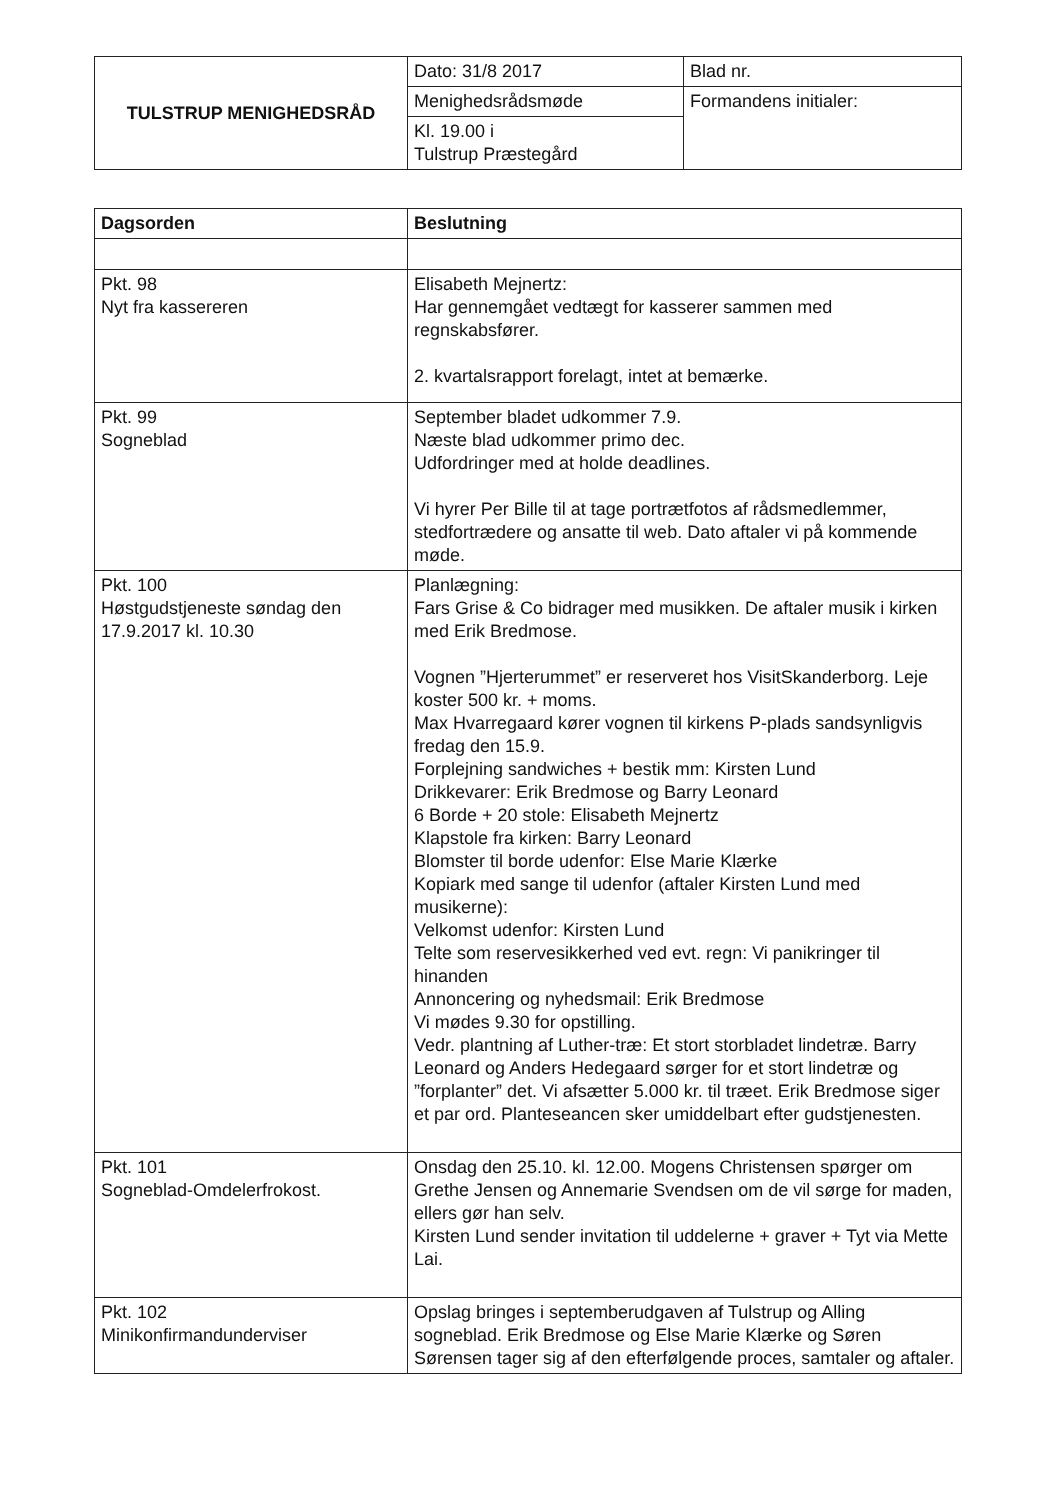| TULSTRUP MENIGHEDSRÅD | Dato: 31/8 2017 | Blad nr. |
| | Menighedsrådsmøde | Formandens initialer: |
| | Kl. 19.00 i Tulstrup Præstegård | |
| Dagsorden | Beslutning |
| --- | --- |
| Pkt. 98 Nyt fra kassereren | Elisabeth Mejnertz: Har gennemgået vedtægt for kasserer sammen med regnskabsfører. 2. kvartalsrapport forelagt, intet at bemærke. |
| Pkt. 99 Sogneblad | September bladet udkommer 7.9. Næste blad udkommer primo dec. Udfordringer med at holde deadlines. Vi hyrer Per Bille til at tage portrætfotos af rådsmedlemmer, stedfortrædere og ansatte til web. Dato aftaler vi på kommende møde. |
| Pkt. 100 Høstgudstjeneste søndag den 17.9.2017 kl. 10.30 | Planlægning: Fars Grise & Co bidrager med musikken. De aftaler musik i kirken med Erik Bredmose. Vognen ”Hjerterummet” er reserveret hos VisitSkanderborg. Leje koster 500 kr. + moms. Max Hvarregaard kører vognen til kirkens P-plads sandsynligvis fredag den 15.9. Forplejning sandwiches + bestik mm: Kirsten Lund Drikkevarer: Erik Bredmose og Barry Leonard 6 Borde + 20 stole: Elisabeth Mejnertz Klapstole fra kirken: Barry Leonard Blomster til borde udenfor: Else Marie Klærke Kopiark med sange til udenfor (aftaler Kirsten Lund med musikerne): Velkomst udenfor: Kirsten Lund Telte som reservesikkerhed ved evt. regn: Vi panikringer til hinanden Annoncering og nyhedsmail: Erik Bredmose Vi mødes 9.30 for opstilling. Vedr. plantning af Luther-træ: Et stort storbladet lindetræ. Barry Leonard og Anders Hedegaard sørger for et stort lindetræ og ”forplanter” det. Vi afsætter 5.000 kr. til træet. Erik Bredmose siger et par ord. Planteseancen sker umiddelbart efter gudstjenesten. |
| Pkt. 101 Sogneblad-Omdelerfrokost. | Onsdag den 25.10. kl. 12.00. Mogens Christensen spørger om Grethe Jensen og Annemarie Svendsen om de vil sørge for maden, ellers gør han selv. Kirsten Lund sender invitation til uddelerne + graver + Tyt via Mette Lai. |
| Pkt. 102 Minikonfirmandunderviser | Opslag bringes i septemberudgaven af Tulstrup og Alling sogneblad. Erik Bredmose og Else Marie Klærke og Søren Sørensen tager sig af den efterfølgende proces, samtaler og aftaler. |